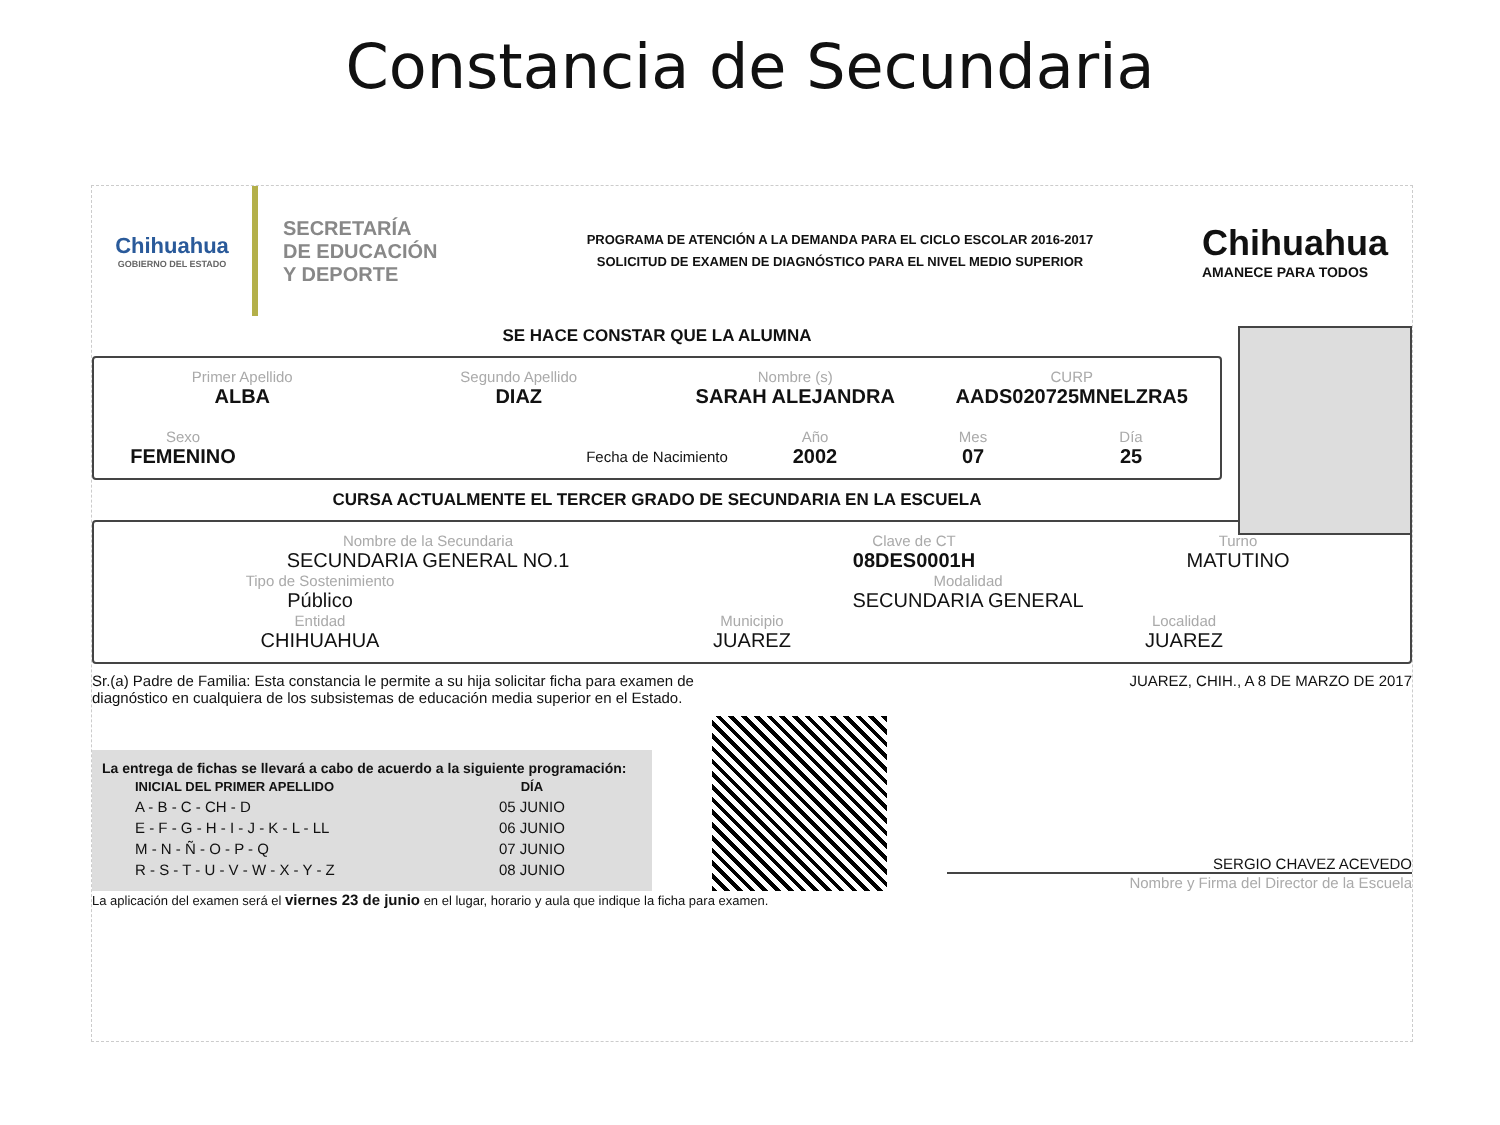Constancia de Secundaria
Chihuahua
GOBIERNO DEL ESTADO
SECRETARÍA
DE EDUCACIÓN
Y DEPORTE
PROGRAMA DE ATENCIÓN A LA DEMANDA PARA EL CICLO ESCOLAR 2016-2017
SOLICITUD DE EXAMEN DE DIAGNÓSTICO PARA EL NIVEL MEDIO SUPERIOR
Chihuahua
AMANECE PARA TODOS
SE HACE CONSTAR QUE LA ALUMNA
Primer Apellido
ALBA
Segundo Apellido
DIAZ
Nombre (s)
SARAH ALEJANDRA
CURP
AADS020725MNELZRA5
Sexo
FEMENINO
Fecha de Nacimiento
Año
2002
Mes
07
Día
25
CURSA ACTUALMENTE EL TERCER GRADO DE SECUNDARIA EN LA ESCUELA
Nombre de la Secundaria
SECUNDARIA GENERAL NO.1
Clave de CT
08DES0001H
Turno
MATUTINO
Tipo de Sostenimiento
Público
Modalidad
SECUNDARIA GENERAL
Entidad
CHIHUAHUA
Municipio
JUAREZ
Localidad
JUAREZ
Sr.(a) Padre de Familia: Esta constancia le permite a su hija solicitar ficha para examen de diagnóstico en cualquiera de los subsistemas de educación media superior en el Estado.
JUAREZ, CHIH., A 8 DE MARZO DE 2017
La entrega de fichas se llevará a cabo de acuerdo a la siguiente programación:
| INICIAL DEL PRIMER APELLIDO | DÍA |
| --- | --- |
| A - B - C - CH - D | 05 JUNIO |
| E - F - G - H - I - J - K - L - LL | 06 JUNIO |
| M - N - Ñ - O - P - Q | 07 JUNIO |
| R - S - T - U - V - W - X - Y - Z | 08 JUNIO |
SERGIO CHAVEZ ACEVEDO
Nombre y Firma del Director de la Escuela
La aplicación del examen será el viernes 23 de junio en el lugar, horario y aula que indique la ficha para examen.